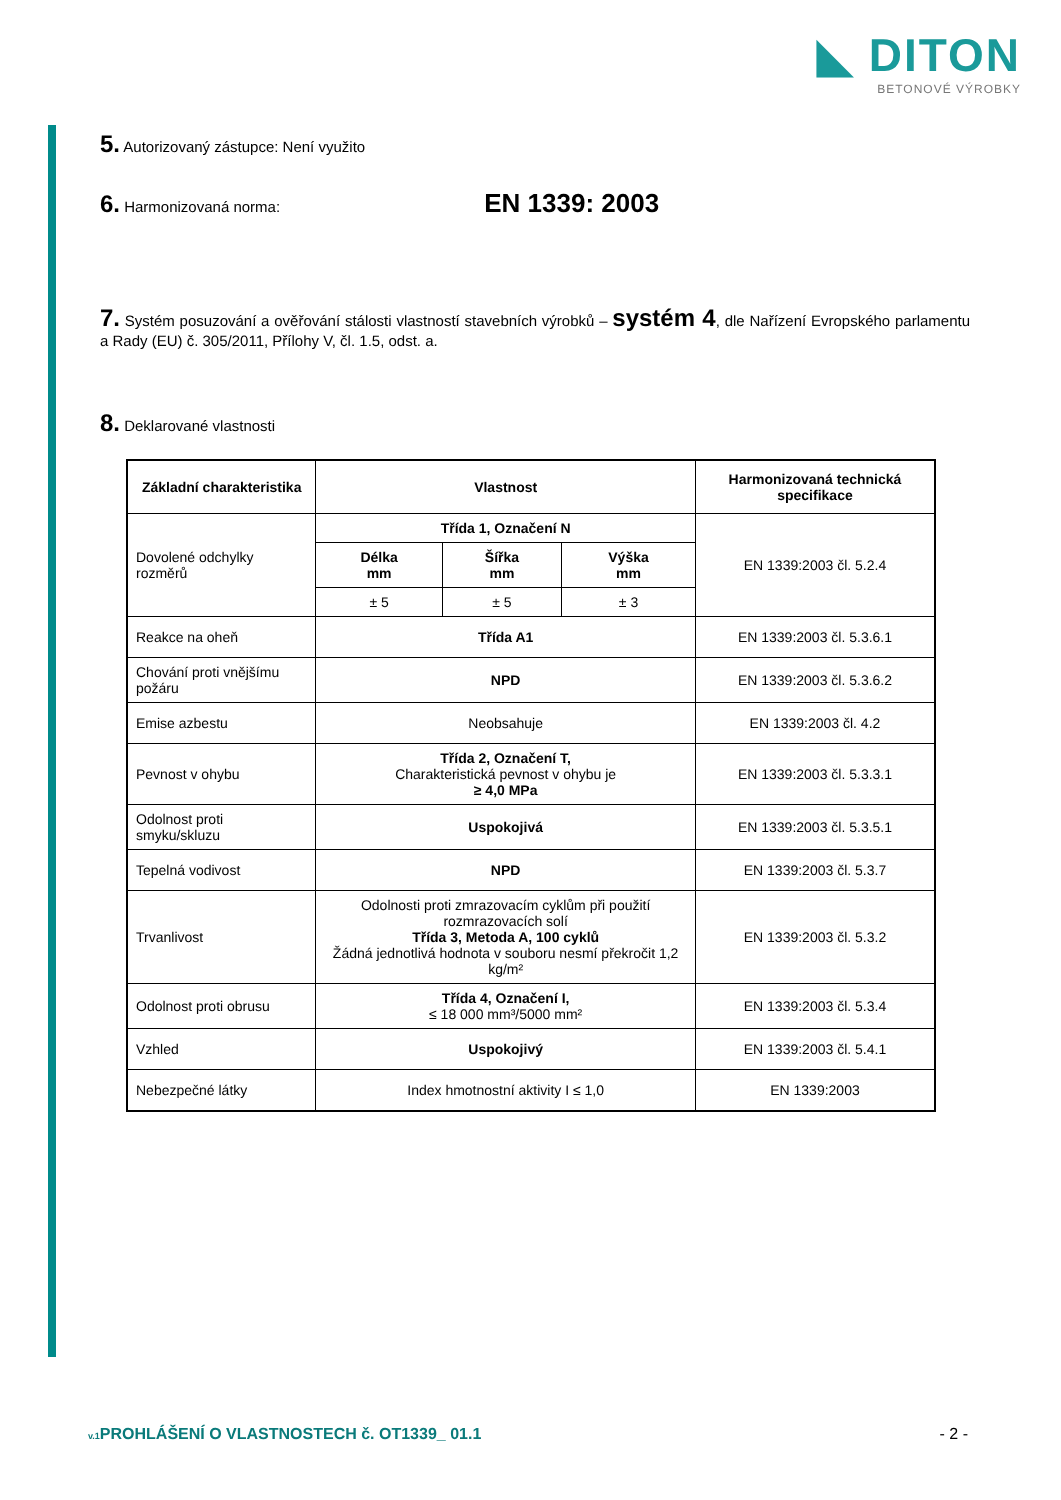◣ DITON
BETONOVÉ VÝROBKY
5. Autorizovaný zástupce: Není využito
6. Harmonizovaná norma: EN 1339: 2003
7. Systém posuzování a ověřování stálosti vlastností stavebních výrobků – systém 4, dle Nařízení Evropského parlamentu a Rady (EU) č. 305/2011, Přílohy V, čl. 1.5, odst. a.
8. Deklarované vlastnosti
| Základní charakteristika | Vlastnost | | | Harmonizovaná technická specifikace |
| --- | --- | --- | --- | --- |
| Dovolené odchylky rozměrů | Třída 1, Označení N | | | EN 1339:2003 čl. 5.2.4 |
| | Délka mm | Šířka mm | Výška mm | |
| | ± 5 | ± 5 | ± 3 | |
| Reakce na oheň | Třída A1 | | | EN 1339:2003 čl. 5.3.6.1 |
| Chování proti vnějšímu požáru | NPD | | | EN 1339:2003 čl. 5.3.6.2 |
| Emise azbestu | Neobsahuje | | | EN 1339:2003 čl. 4.2 |
| Pevnost v ohybu | Třída 2, Označení T, Charakteristická pevnost v ohybu je ≥ 4,0 MPa | | | EN 1339:2003 čl. 5.3.3.1 |
| Odolnost proti smyku/skluzu | Uspokojivá | | | EN 1339:2003 čl. 5.3.5.1 |
| Tepelná vodivost | NPD | | | EN 1339:2003 čl. 5.3.7 |
| Trvanlivost | Odolnosti proti zmrazovacím cyklům při použití rozmrazovacích solí Třída 3, Metoda A, 100 cyklů Žádná jednotlivá hodnota v souboru nesmí překročit 1,2 kg/m² | | | EN 1339:2003 čl. 5.3.2 |
| Odolnost proti obrusu | Třída 4, Označení I, ≤ 18 000 mm³/5000 mm² | | | EN 1339:2003 čl. 5.3.4 |
| Vzhled | Uspokojivý | | | EN 1339:2003 čl. 5.4.1 |
| Nebezpečné látky | Index hmotnostní aktivity I ≤ 1,0 | | | EN 1339:2003 |
v.1 PROHLÁŠENÍ O VLASTNOSTECH č. OT1339_ 01.1 - 2 -